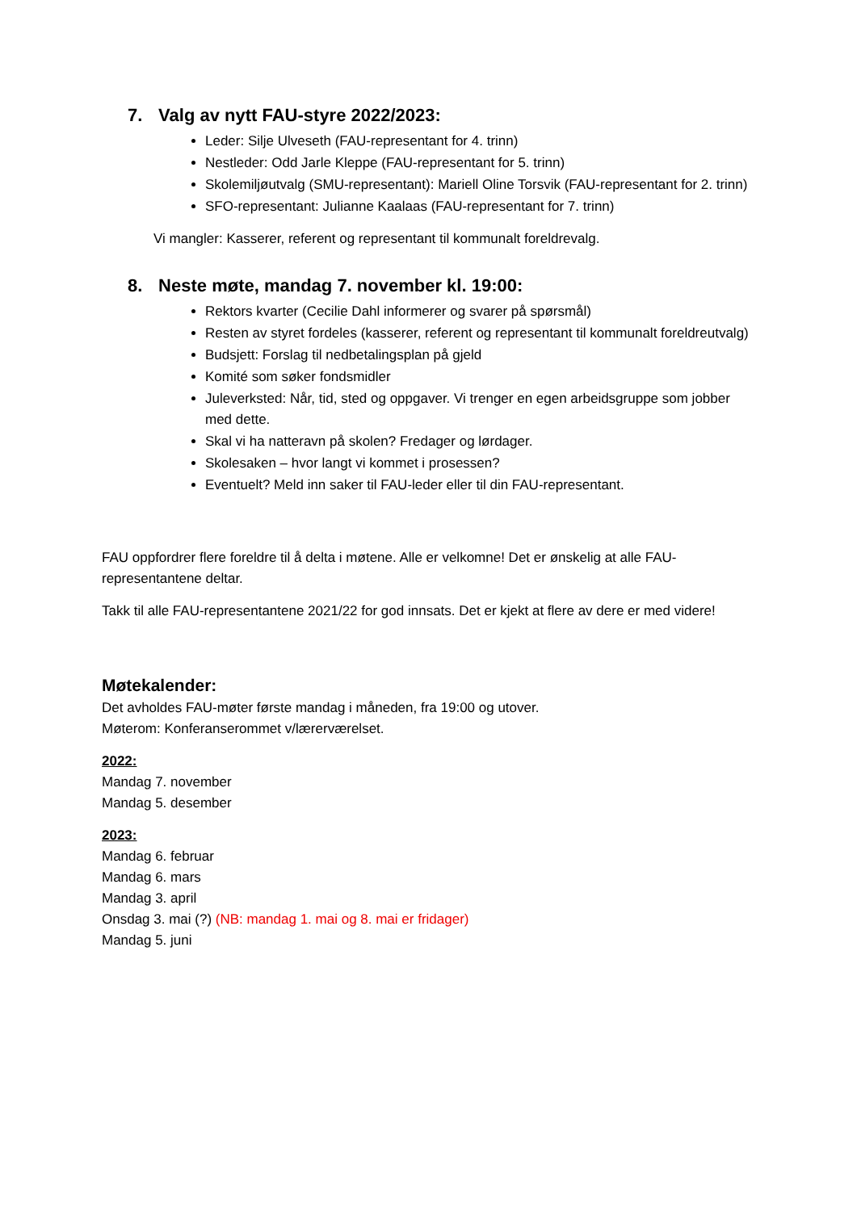7. Valg av nytt FAU-styre 2022/2023:
Leder: Silje Ulveseth (FAU-representant for 4. trinn)
Nestleder: Odd Jarle Kleppe (FAU-representant for 5. trinn)
Skolemiljøutvalg (SMU-representant): Mariell Oline Torsvik (FAU-representant for 2. trinn)
SFO-representant: Julianne Kaalaas (FAU-representant for 7. trinn)
Vi mangler: Kasserer, referent og representant til kommunalt foreldrevalg.
8. Neste møte, mandag 7. november kl. 19:00:
Rektors kvarter (Cecilie Dahl informerer og svarer på spørsmål)
Resten av styret fordeles (kasserer, referent og representant til kommunalt foreldreutvalg)
Budsjett: Forslag til nedbetalingsplan på gjeld
Komité som søker fondsmidler
Juleverksted: Når, tid, sted og oppgaver. Vi trenger en egen arbeidsgruppe som jobber med dette.
Skal vi ha natteravn på skolen? Fredager og lørdager.
Skolesaken – hvor langt vi kommet i prosessen?
Eventuelt? Meld inn saker til FAU-leder eller til din FAU-representant.
FAU oppfordrer flere foreldre til å delta i møtene. Alle er velkomne! Det er ønskelig at alle FAU-representantene deltar.
Takk til alle FAU-representantene 2021/22 for god innsats. Det er kjekt at flere av dere er med videre!
Møtekalender:
Det avholdes FAU-møter første mandag i måneden, fra 19:00 og utover.
Møterom: Konferanserommet v/lærerværelset.
2022:
Mandag 7. november
Mandag 5. desember
2023:
Mandag 6. februar
Mandag 6. mars
Mandag 3. april
Onsdag 3. mai (?) (NB: mandag 1. mai og 8. mai er fridager)
Mandag 5. juni